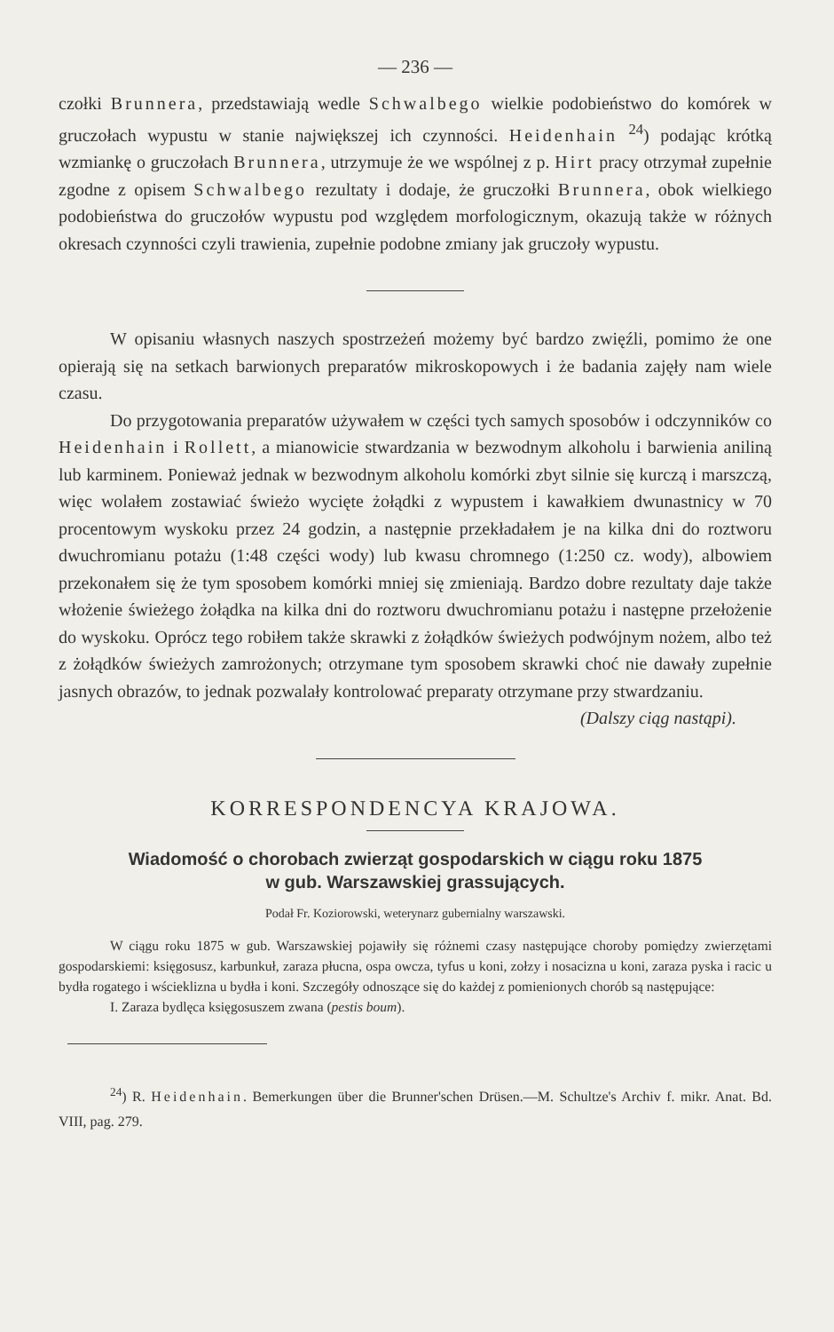— 236 —
czołki Brunnera, przedstawiają wedle Schwalbego wielkie podobieństwo do komórek w gruczołach wypustu w stanie największej ich czynności. Heidenhain <sup>24</sup>) podając krótką wzmiankę o gruczołach Brunnera, utrzymuje że we wspólnej z p. Hirt pracy otrzymał zupełnie zgodne z opisem Schwalbego rezultaty i dodaje, że gruczołki Brunnera, obok wielkiego podobieństwa do gruczołów wypustu pod względem morfologicznym, okazują także w różnych okresach czynności czyli trawienia, zupełnie podobne zmiany jak gruczoły wypustu.
W opisaniu własnych naszych spostrzeżeń możemy być bardzo zwięźli, pomimo że one opierają się na setkach barwionych preparatów mikroskopowych i że badania zajęły nam wiele czasu.
Do przygotowania preparatów używałem w części tych samych sposobów i odczynników co Heidenhain i Rollett, a mianowicie stwardzania w bezwodnym alkoholu i barwienia aniliną lub karminem. Ponieważ jednak w bezwodnym alkoholu komórki zbyt silnie się kurczą i marszczą, więc wolałem zostawiać świeżo wycięte żołądki z wypustem i kawałkiem dwunastnicy w 70 procentowym wyskoku przez 24 godzin, a następnie przekładałem je na kilka dni do roztworu dwuchromianu potażu (1:48 części wody) lub kwasu chromnego (1:250 cz. wody), albowiem przekonałem się że tym sposobem komórki mniej się zmieniają. Bardzo dobre rezultaty daje także włożenie świeżego żołądka na kilka dni do roztworu dwuchromianu potażu i następne przełożenie do wyskoku. Oprócz tego robiłem także skrawki z żołądków świeżych podwójnym nożem, albo też z żołądków świeżych zamrożonych; otrzymane tym sposobem skrawki choć nie dawały zupełnie jasnych obrazów, to jednak pozwalały kontrolować preparaty otrzymane przy stwardzaniu.
(Dalszy ciąg nastąpi).
KORRESPONDENCYA KRAJOWA.
Wiadomość o chorobach zwierząt gospodarskich w ciągu roku 1875
w gub. Warszawskiej grassujących.
Podał Fr. Koziorowski, weterynarz gubernialny warszawski.
W ciągu roku 1875 w gub. Warszawskiej pojawiły się różnemi czasy następujące choroby pomiędzy zwierzętami gospodarskiemi: księgosusz, karbunkuł, zaraza płucna, ospa owcza, tyfus u koni, zołzy i nosacizna u koni, zaraza pyska i racic u bydła rogatego i wścieklizna u bydła i koni. Szczegóły odnoszące się do każdej z pomienionych chorób są następujące:
I. Zaraza bydlęca księgosuszem zwana (pestis boum).
<sup>24</sup>) R. Heidenhain. Bemerkungen über die Brunner'schen Drüsen.—M. Schultze's Archiv f. mikr. Anat. Bd. VIII, pag. 279.